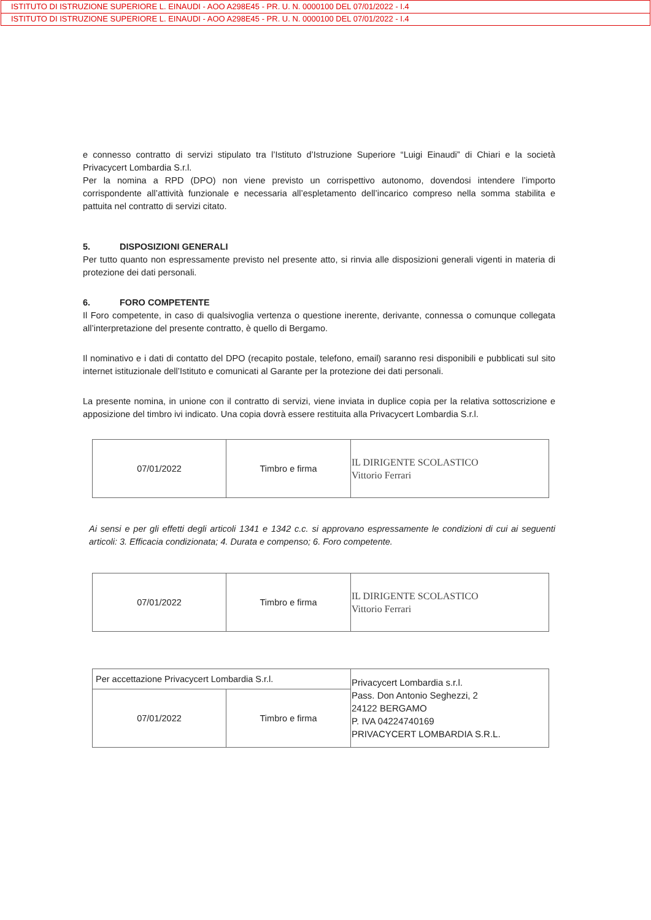ISTITUTO DI ISTRUZIONE SUPERIORE L. EINAUDI - AOO A298E45 - PR. U. N. 0000100 DEL 07/01/2022 - I.4
ISTITUTO DI ISTRUZIONE SUPERIORE L. EINAUDI - AOO A298E45 - PR. U. N. 0000100 DEL 07/01/2022 - I.4
e connesso contratto di servizi stipulato tra l’Istituto d’Istruzione Superiore “Luigi Einaudi” di Chiari e la società Privacycert Lombardia S.r.l.
Per la nomina a RPD (DPO) non viene previsto un corrispettivo autonomo, dovendosi intendere l’importo corrispondente all’attività funzionale e necessaria all’espletamento dell’incarico compreso nella somma stabilita e pattuita nel contratto di servizi citato.
5. DISPOSIZIONI GENERALI
Per tutto quanto non espressamente previsto nel presente atto, si rinvia alle disposizioni generali vigenti in materia di protezione dei dati personali.
6. FORO COMPETENTE
Il Foro competente, in caso di qualsivoglia vertenza o questione inerente, derivante, connessa o comunque collegata all’interpretazione del presente contratto, è quello di Bergamo.
Il nominativo e i dati di contatto del DPO (recapito postale, telefono, email) saranno resi disponibili e pubblicati sul sito internet istituzionale dell’Istituto e comunicati al Garante per la protezione dei dati personali.
La presente nomina, in unione con il contratto di servizi, viene inviata in duplice copia per la relativa sottoscrizione e apposizione del timbro ivi indicato. Una copia dovrà essere restituita alla Privacycert Lombardia S.r.l.
| 07/01/2022 | Timbro e firma | IL DIRIGENTE SCOLASTICO Vittorio Ferrari |
Ai sensi e per gli effetti degli articoli 1341 e 1342 c.c. si approvano espressamente le condizioni di cui ai seguenti articoli: 3. Efficacia condizionata; 4. Durata e compenso; 6. Foro competente.
| 07/01/2022 | Timbro e firma | IL DIRIGENTE SCOLASTICO Vittorio Ferrari |
| Per accettazione Privacycert Lombardia S.r.l. | | Privacycert Lombardia s.r.l. Pass. Don Antonio Seghezzi, 2 24122 BERGAMO P. IVA 04224740169 PRIVACYCERT LOMBARDIA S.R.L. |
| 07/01/2022 | Timbro e firma | |